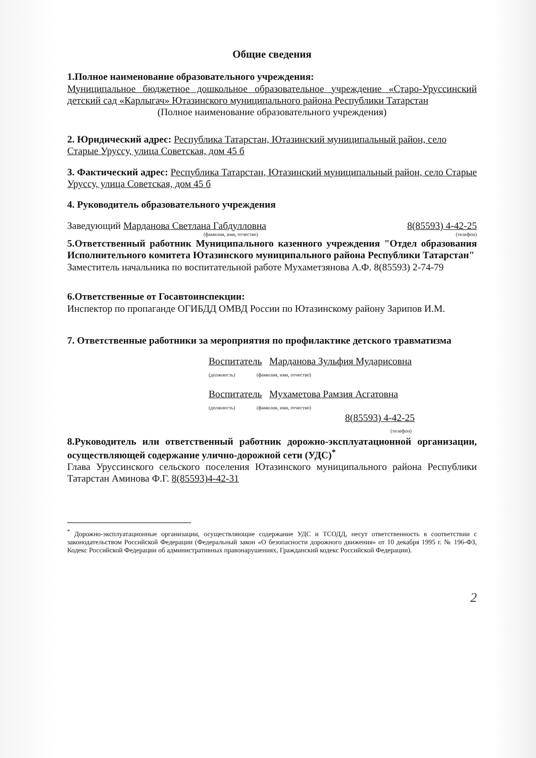Общие сведения
1.Полное наименование образовательного учреждения:
Муниципальное бюджетное дошкольное образовательное учреждение «Старо-Уруссинский детский сад «Карлыгач» Ютазинского муниципального района Республики Татарстан
(Полное наименование образовательного учреждения)
2. Юридический адрес: Республика Татарстан, Ютазинский муниципальный район, село Старые Уруссу, улица Советская, дом 45 б
3. Фактический адрес: Республика Татарстан, Ютазинский муниципальный район, село Старые Уруссу, улица Советская, дом 45 б
4. Руководитель образовательного учреждения
Заведующий Марданова Светлана Габдулловна 8(85593) 4-42-25
(фамилия, имя, отчество) (телефон)
5.Ответственный работник Муниципального казенного учреждения "Отдел образования Исполнительного комитета Ютазинского муниципального района Республики Татарстан"
Заместитель начальника по воспитательной работе Мухаметзянова А.Ф. 8(85593) 2-74-79
6.Ответственные от Госавтоинспекции:
Инспектор по пропаганде ОГИБДД ОМВД России по Ютазинскому району Зарипов И.М.
7. Ответственные работники за мероприятия по профилактике детского травматизма
Воспитатель Марданова Зульфия Мударисовна
(должность) (фамилия, имя, отчество)
Воспитатель Мухаметова Рамзия Асгатовна
(должность) (фамилия, имя, отчество)
8(85593) 4-42-25
(телефон)
8.Руководитель или ответственный работник дорожно-эксплуатационной организации, осуществляющей содержание улично-дорожной сети (УДС)<sup>*</sup>
Глава Уруссинского сельского поселения Ютазинского муниципального района Республики Татарстан Аминова Ф.Г. 8(85593)4-42-31
<sup>*</sup> Дорожно-эксплуатационные организации, осуществляющие содержание УДС и ТСОДД, несут ответственность в соответствии с законодательством Российской Федерации (Федеральный закон «О безопасности дорожного движения» от 10 декабря 1995 г. № 196-ФЗ, Кодекс Российской Федерации об административных правонарушениях, Гражданский кодекс Российской Федерации).
2